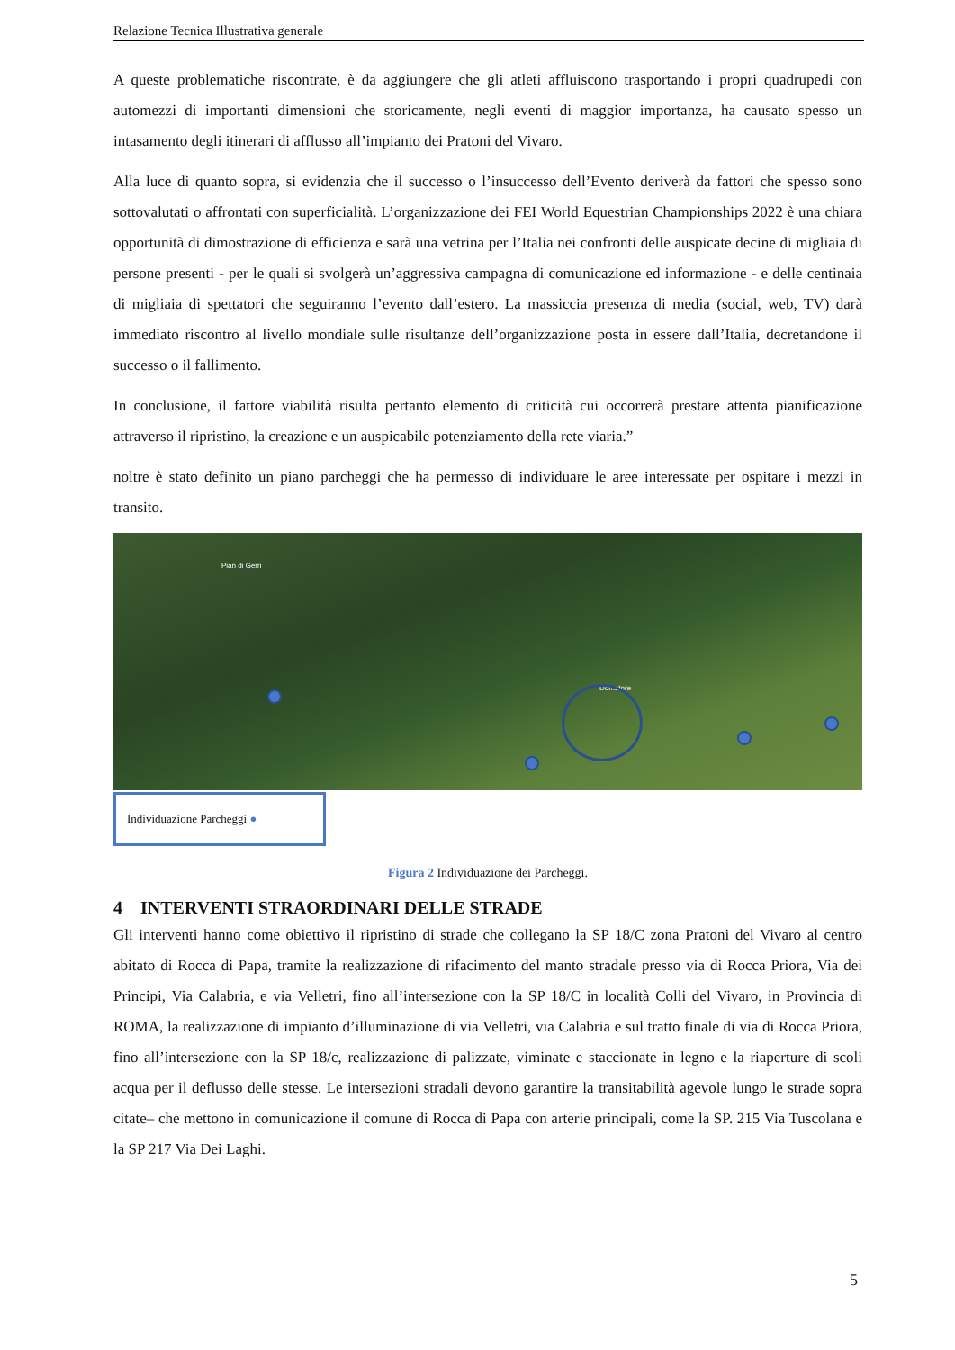Relazione Tecnica Illustrativa generale
A queste problematiche riscontrate, è da aggiungere che gli atleti affluiscono trasportando i propri quadrupedi con automezzi di importanti dimensioni che storicamente, negli eventi di maggior importanza, ha causato spesso un intasamento degli itinerari di afflusso all’impianto dei Pratoni del Vivaro.
Alla luce di quanto sopra, si evidenzia che il successo o l’insuccesso dell’Evento deriverà da fattori che spesso sono sottovalutati o affrontati con superficialità. L’organizzazione dei FEI World Equestrian Championships 2022 è una chiara opportunità di dimostrazione di efficienza e sarà una vetrina per l’Italia nei confronti delle auspicate decine di migliaia di persone presenti - per le quali si svolgerà un’aggressiva campagna di comunicazione ed informazione - e delle centinaia di migliaia di spettatori che seguiranno l’evento dall’estero. La massiccia presenza di media (social, web, TV) darà immediato riscontro al livello mondiale sulle risultanze dell’organizzazione posta in essere dall’Italia, decretandone il successo o il fallimento.
In conclusione, il fattore viabilità risulta pertanto elemento di criticità cui occorrerà prestare attenta pianificazione attraverso il ripristino, la creazione e un auspicabile potenziamento della rete viaria.”
noltre è stato definito un piano parcheggi che ha permesso di individuare le aree interessate per ospitare i mezzi in transito.
Pian di Gerri
Domatore
Individuazione Parcheggi ●
Figura 2 Individuazione dei Parcheggi.
4 INTERVENTI STRAORDINARI DELLE STRADE
Gli interventi hanno come obiettivo il ripristino di strade che collegano la SP 18/C zona Pratoni del Vivaro al centro abitato di Rocca di Papa, tramite la realizzazione di rifacimento del manto stradale presso via di Rocca Priora, Via dei Principi, Via Calabria, e via Velletri, fino all’intersezione con la SP 18/C in località Colli del Vivaro, in Provincia di ROMA, la realizzazione di impianto d’illuminazione di via Velletri, via Calabria e sul tratto finale di via di Rocca Priora, fino all’intersezione con la SP 18/c, realizzazione di palizzate, viminate e staccionate in legno e la riaperture di scoli acqua per il deflusso delle stesse. Le intersezioni stradali devono garantire la transitabilità agevole lungo le strade sopra citate– che mettono in comunicazione il comune di Rocca di Papa con arterie principali, come la SP. 215 Via Tuscolana e la SP 217 Via Dei Laghi.
5